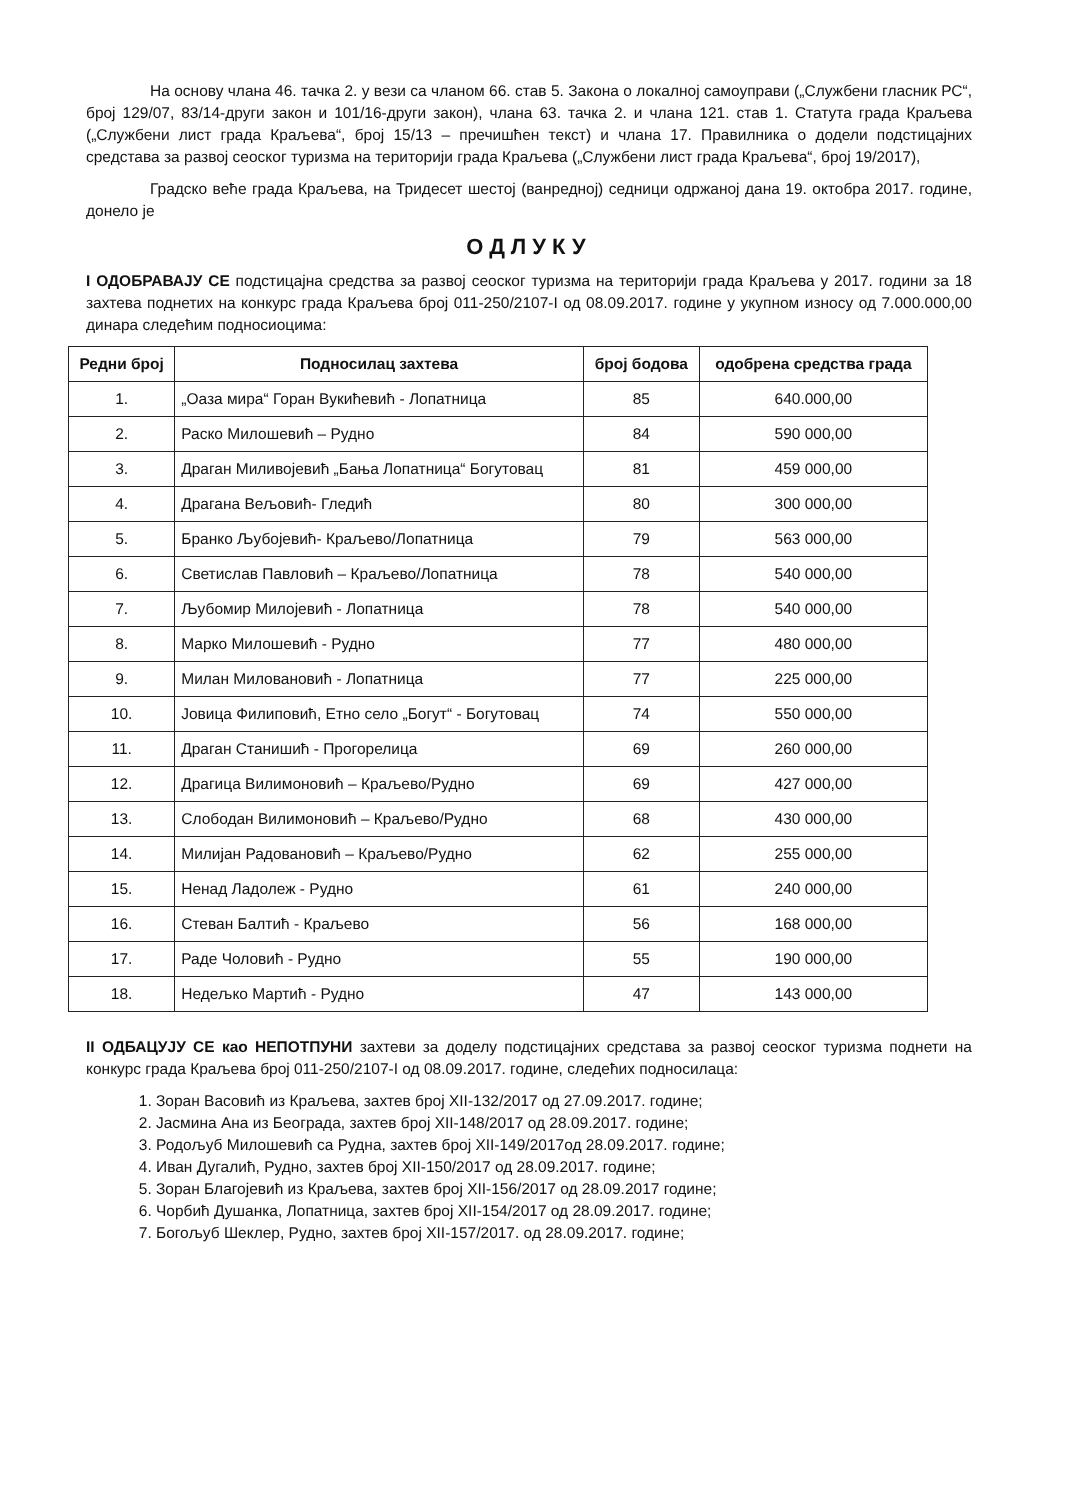На основу члана 46. тачка 2. у вези са чланом 66. став 5. Закона о локалној самоуправи („Службени гласник РС“, број 129/07, 83/14-други закон и 101/16-други закон), члана 63. тачка 2. и члана 121. став 1. Статута града Краљева („Службени лист града Краљева“, број 15/13 – пречишћен текст) и члана 17. Правилника о додели подстицајних средстава за развој сеоског туризма на територији града Краљева („Службени лист града Краљева“, број 19/2017),
Градско веће града Краљева, на Тридесет шестој (ванредној) седници одржаној дана 19. октобра 2017. године, донело је
ОДЛУКУ
I ОДОБРАВАЈУ СЕ подстицајна средства за развој сеоског туризма на територији града Краљева у 2017. години за 18 захтева поднетих на конкурс града Краљева број 011-250/2107-I од 08.09.2017. године у укупном износу од 7.000.000,00 динара следећим подносиоцима:
| Редни број | Подносилац захтева | број бодова | одобрена средства града |
| --- | --- | --- | --- |
| 1. | „Оаза мира“ Горан Вукићевић - Лопатница | 85 | 640.000,00 |
| 2. | Раско Милошевић – Рудно | 84 | 590 000,00 |
| 3. | Драган Миливојевић „Бања Лопатница“ Богутовац | 81 | 459 000,00 |
| 4. | Драгана Вељовић- Гледић | 80 | 300 000,00 |
| 5. | Бранко Љубојевић- Краљево/Лопатница | 79 | 563 000,00 |
| 6. | Светислав Павловић – Краљево/Лопатница | 78 | 540 000,00 |
| 7. | Љубомир Милојевић - Лопатница | 78 | 540 000,00 |
| 8. | Марко Милошевић - Рудно | 77 | 480 000,00 |
| 9. | Милан Миловановић - Лопатница | 77 | 225 000,00 |
| 10. | Јовица Филиповић, Етно село „Богут“ - Богутовац | 74 | 550 000,00 |
| 11. | Драган Станишић - Прогорелица | 69 | 260 000,00 |
| 12. | Драгица Вилимоновић – Краљево/Рудно | 69 | 427 000,00 |
| 13. | Слободан Вилимоновић – Краљево/Рудно | 68 | 430 000,00 |
| 14. | Милијан Радовановић – Краљево/Рудно | 62 | 255 000,00 |
| 15. | Ненад Ладолеж - Рудно | 61 | 240 000,00 |
| 16. | Стеван Балтић - Краљево | 56 | 168 000,00 |
| 17. | Раде Чоловић - Рудно | 55 | 190 000,00 |
| 18. | Недељко Мартић - Рудно | 47 | 143 000,00 |
II ОДБАЦУЈУ СЕ као НЕПОТПУНИ захтеви за доделу подстицајних средстава за развој сеоског туризма поднети на конкурс града Краљева број 011-250/2107-I од 08.09.2017. године, следећих подносилаца:
1. Зоран Васовић из Краљева, захтев број XII-132/2017 од 27.09.2017. године;
2. Јасмина Ана из Београда, захтев број XII-148/2017 од 28.09.2017. године;
3. Родољуб Милошевић са Рудна, захтев број XII-149/2017од 28.09.2017. године;
4. Иван Дугалић, Рудно, захтев број XII-150/2017 од 28.09.2017. године;
5. Зоран Благојевић из Краљева, захтев број XII-156/2017 од 28.09.2017 године;
6. Чорбић Душанка, Лопатница, захтев број XII-154/2017 од 28.09.2017. године;
7. Богољуб Шеклер, Рудно, захтев број XII-157/2017. од 28.09.2017. године;